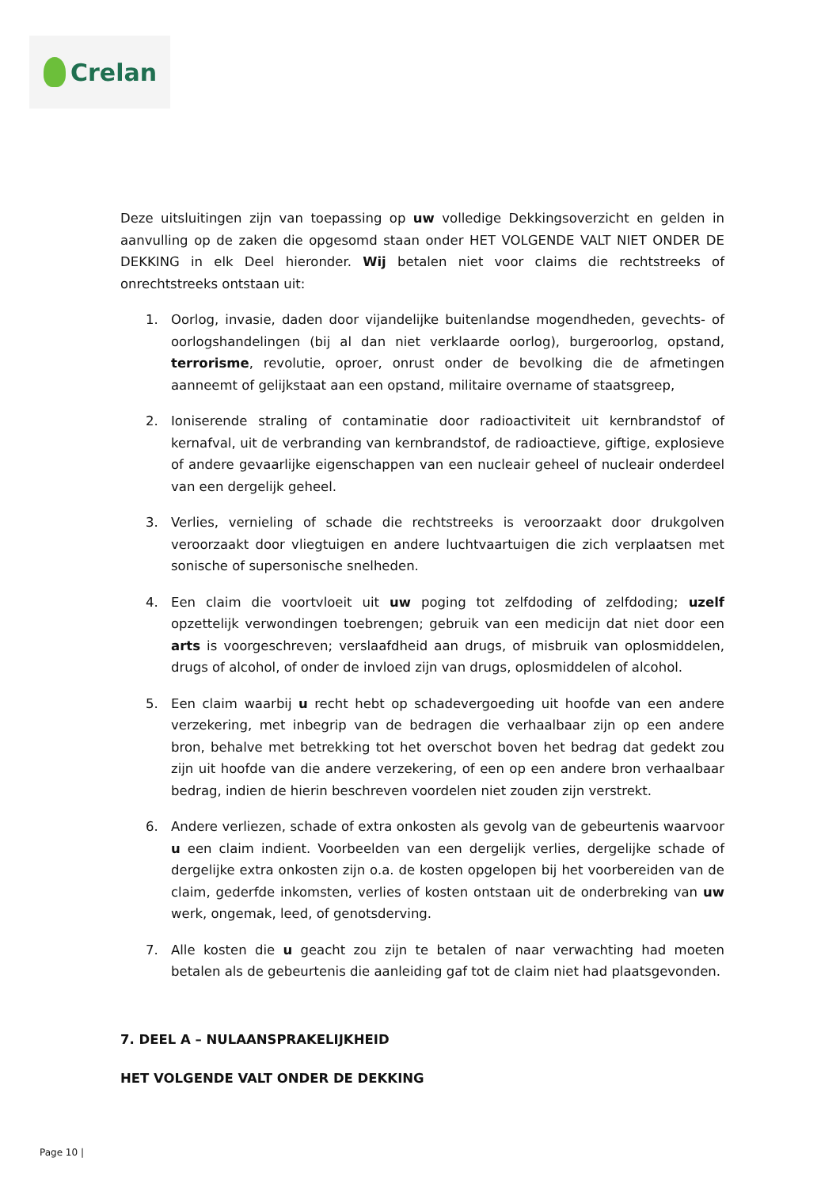Crelan
Deze uitsluitingen zijn van toepassing op uw volledige Dekkingsoverzicht en gelden in aanvulling op de zaken die opgesomd staan onder HET VOLGENDE VALT NIET ONDER DE DEKKING in elk Deel hieronder. Wij betalen niet voor claims die rechtstreeks of onrechtstreeks ontstaan uit:
1. Oorlog, invasie, daden door vijandelijke buitenlandse mogendheden, gevechts- of oorlogshandelingen (bij al dan niet verklaarde oorlog), burgeroorlog, opstand, terrorisme, revolutie, oproer, onrust onder de bevolking die de afmetingen aanneemt of gelijkstaat aan een opstand, militaire overname of staatsgreep,
2. Ioniserende straling of contaminatie door radioactiviteit uit kernbrandstof of kernafval, uit de verbranding van kernbrandstof, de radioactieve, giftige, explosieve of andere gevaarlijke eigenschappen van een nucleair geheel of nucleair onderdeel van een dergelijk geheel.
3. Verlies, vernieling of schade die rechtstreeks is veroorzaakt door drukgolven veroorzaakt door vliegtuigen en andere luchtvaartuigen die zich verplaatsen met sonische of supersonische snelheden.
4. Een claim die voortvloeit uit uw poging tot zelfdoding of zelfdoding; uzelf opzettelijk verwondingen toebrengen; gebruik van een medicijn dat niet door een arts is voorgeschreven; verslaafdheid aan drugs, of misbruik van oplosmiddelen, drugs of alcohol, of onder de invloed zijn van drugs, oplosmiddelen of alcohol.
5. Een claim waarbij u recht hebt op schadevergoeding uit hoofde van een andere verzekering, met inbegrip van de bedragen die verhaalbaar zijn op een andere bron, behalve met betrekking tot het overschot boven het bedrag dat gedekt zou zijn uit hoofde van die andere verzekering, of een op een andere bron verhaalbaar bedrag, indien de hierin beschreven voordelen niet zouden zijn verstrekt.
6. Andere verliezen, schade of extra onkosten als gevolg van de gebeurtenis waarvoor u een claim indient. Voorbeelden van een dergelijk verlies, dergelijke schade of dergelijke extra onkosten zijn o.a. de kosten opgelopen bij het voorbereiden van de claim, gederfde inkomsten, verlies of kosten ontstaan uit de onderbreking van uw werk, ongemak, leed, of genotsderving.
7. Alle kosten die u geacht zou zijn te betalen of naar verwachting had moeten betalen als de gebeurtenis die aanleiding gaf tot de claim niet had plaatsgevonden.
7. DEEL A – NULAANSPRAKELIJKHEID
HET VOLGENDE VALT ONDER DE DEKKING
Page 10 |